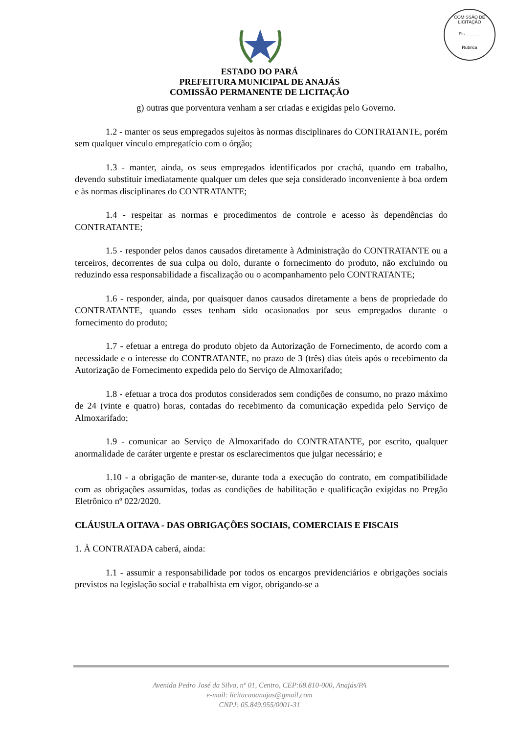COMISSÃO DE LICITAÇÃO
Fls.______
Rubrica
ESTADO DO PARÁ
PREFEITURA MUNICIPAL DE ANAJÁS
COMISSÃO PERMANENTE DE LICITAÇÃO
g) outras que porventura venham a ser criadas e exigidas pelo Governo.
1.2 - manter os seus empregados sujeitos às normas disciplinares do CONTRATANTE, porém sem qualquer vínculo empregatício com o órgão;
1.3 - manter, ainda, os seus empregados identificados por crachá, quando em trabalho, devendo substituir imediatamente qualquer um deles que seja considerado inconveniente à boa ordem e às normas disciplinares do CONTRATANTE;
1.4 - respeitar as normas e procedimentos de controle e acesso às dependências do CONTRATANTE;
1.5 - responder pelos danos causados diretamente à Administração do CONTRATANTE ou a terceiros, decorrentes de sua culpa ou dolo, durante o fornecimento do produto, não excluindo ou reduzindo essa responsabilidade a fiscalização ou o acompanhamento pelo CONTRATANTE;
1.6 - responder, ainda, por quaisquer danos causados diretamente a bens de propriedade do CONTRATANTE, quando esses tenham sido ocasionados por seus empregados durante o fornecimento do produto;
1.7 - efetuar a entrega do produto objeto da Autorização de Fornecimento, de acordo com a necessidade e o interesse do CONTRATANTE, no prazo de 3 (três) dias úteis após o recebimento da Autorização de Fornecimento expedida pelo do Serviço de Almoxarifado;
1.8 - efetuar a troca dos produtos considerados sem condições de consumo, no prazo máximo de 24 (vinte e quatro) horas, contadas do recebimento da comunicação expedida pelo Serviço de Almoxarifado;
1.9 - comunicar ao Serviço de Almoxarifado do CONTRATANTE, por escrito, qualquer anormalidade de caráter urgente e prestar os esclarecimentos que julgar necessário; e
1.10 - a obrigação de manter-se, durante toda a execução do contrato, em compatibilidade com as obrigações assumidas, todas as condições de habilitação e qualificação exigidas no Pregão Eletrônico nº 022/2020.
CLÁUSULA OITAVA - DAS OBRIGAÇÕES SOCIAIS, COMERCIAIS E FISCAIS
1. À CONTRATADA caberá, ainda:
1.1 - assumir a responsabilidade por todos os encargos previdenciários e obrigações sociais previstos na legislação social e trabalhista em vigor, obrigando-se a
Avenida Pedro José da Silva, nº 01, Centro, CEP:68.810-000, Anajás/PA
e-mail: licitacaoanajas@gmail,com
CNPJ: 05.849.955/0001-31